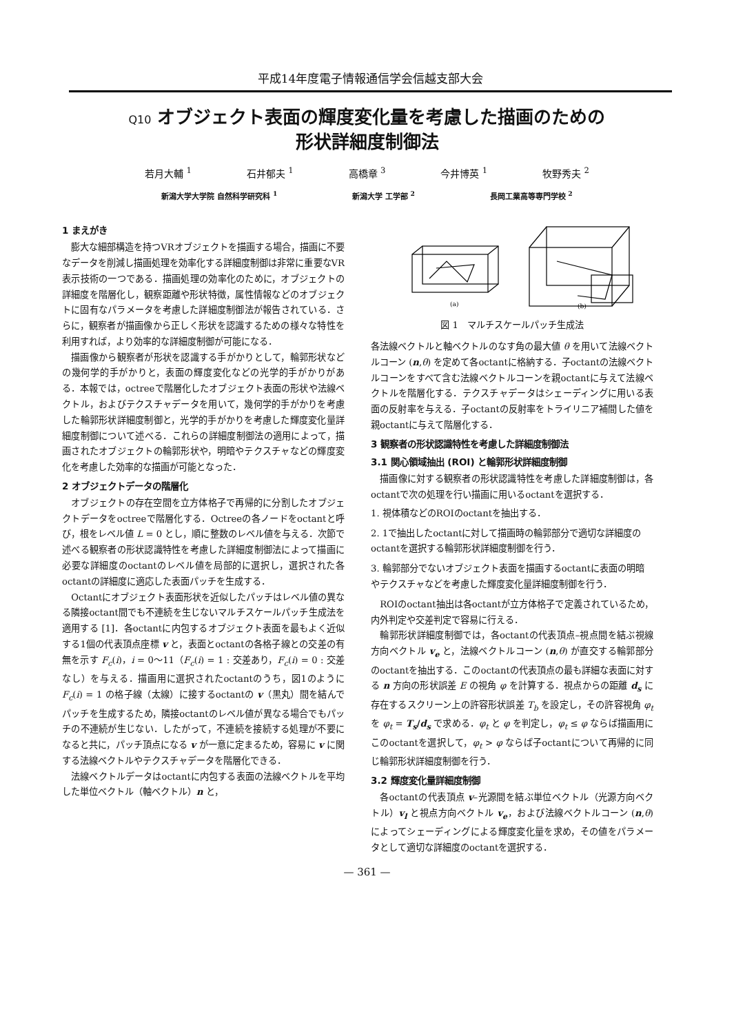平成14年度電子情報通信学会信越支部大会
Q10 オブジェクト表面の輝度変化量を考慮した描画のための
形状詳細度制御法
若月大輔 <sup>1</sup> 石井郁夫 <sup>1</sup> 高橋章 <sup>3</sup> 今井博英 <sup>1</sup> 牧野秀夫 <sup>2</sup>
新潟大学大学院 自然科学研究科 <sup>1</sup> 新潟大学 工学部 <sup>2</sup> 長岡工業高等専門学校 <sup>2</sup>
1 まえがき
膨大な細部構造を持つVRオブジェクトを描画する場合，描画に不要なデータを削減し描画処理を効率化する詳細度制御は非常に重要なVR表示技術の一つである．描画処理の効率化のために，オブジェクトの詳細度を階層化し，観察距離や形状特徴，属性情報などのオブジェクトに固有なパラメータを考慮した詳細度制御法が報告されている．さらに，観察者が描画像から正しく形状を認識するための様々な特性を利用すれば，より効率的な詳細度制御が可能になる．
描画像から観察者が形状を認識する手がかりとして，輪郭形状などの幾何学的手がかりと，表面の輝度変化などの光学的手がかりがある．本報では，octreeで階層化したオブジェクト表面の形状や法線ベクトル，およびテクスチャデータを用いて，幾何学的手がかりを考慮した輪郭形状詳細度制御と，光学的手がかりを考慮した輝度変化量詳細度制御について述べる．これらの詳細度制御法の適用によって，描画されたオブジェクトの輪郭形状や，明暗やテクスチャなどの輝度変化を考慮した効率的な描画が可能となった．
2 オブジェクトデータの階層化
オブジェクトの存在空間を立方体格子で再帰的に分割したオブジェクトデータをoctreeで階層化する．Octreeの各ノードをoctantと呼び，根をレベル値 L = 0 とし，順に整数のレベル値を与える．次節で述べる観察者の形状認識特性を考慮した詳細度制御法によって描画に必要な詳細度のoctantのレベル値を局部的に選択し，選択された各octantの詳細度に適応した表面パッチを生成する．
Octantにオブジェクト表面形状を近似したパッチはレベル値の異なる隣接octant間でも不連続を生じないマルチスケールパッチ生成法を適用する [1]．各octantに内包するオブジェクト表面を最もよく近似する1個の代表頂点座標 v と，表面とoctantの各格子線との交差の有無を示す F<sub>c</sub>(i)，i = 0〜11（F<sub>c</sub>(i) = 1 : 交差あり，F<sub>c</sub>(i) = 0 : 交差なし）を与える．描画用に選択されたoctantのうち，図1のように F<sub>c</sub>(i) = 1 の格子線（太線）に接するoctantの v（黒丸）間を結んでパッチを生成するため，隣接octantのレベル値が異なる場合でもパッチの不連続が生じない．したがって，不連続を接続する処理が不要になると共に，パッチ頂点になる v が一意に定まるため，容易に v に関する法線ベクトルやテクスチャデータを階層化できる．
法線ベクトルデータはoctantに内包する表面の法線ベクトルを平均した単位ベクトル（軸ベクトル）n と，
(a)
(b)
図 1　マルチスケールパッチ生成法
各法線ベクトルと軸ベクトルのなす角の最大値 θ を用いて法線ベクトルコーン (n,θ) を定めて各octantに格納する．子octantの法線ベクトルコーンをすべて含む法線ベクトルコーンを親octantに与えて法線ベクトルを階層化する．テクスチャデータはシェーディングに用いる表面の反射率を与える．子octantの反射率をトライリニア補間した値を親octantに与えて階層化する．
3 観察者の形状認識特性を考慮した詳細度制御法
3.1 関心領域抽出 (ROI) と輪郭形状詳細度制御
描画像に対する観察者の形状認識特性を考慮した詳細度制御は，各octantで次の処理を行い描画に用いるoctantを選択する．
1. 視体積などのROIのoctantを抽出する．
2. 1で抽出したoctantに対して描画時の輪郭部分で適切な詳細度のoctantを選択する輪郭形状詳細度制御を行う．
3. 輪郭部分でないオブジェクト表面を描画するoctantに表面の明暗やテクスチャなどを考慮した輝度変化量詳細度制御を行う．
ROIのoctant抽出は各octantが立方体格子で定義されているため，内外判定や交差判定で容易に行える．
輪郭形状詳細度制御では，各octantの代表頂点–視点間を結ぶ視線方向ベクトル v<sub>e</sub> と，法線ベクトルコーン (n,θ) が直交する輪郭部分のoctantを抽出する．このoctantの代表頂点の最も詳細な表面に対する n 方向の形状誤差 E の視角 φ を計算する．視点からの距離 d<sub>s</sub> に存在するスクリーン上の許容形状誤差 T<sub>b</sub> を設定し，その許容視角 φ<sub>t</sub> を φ<sub>t</sub> = T<sub>s</sub>/d<sub>s</sub> で求める．φ<sub>t</sub> と φ を判定し，φ<sub>t</sub> ≤ φ ならば描画用にこのoctantを選択して，φ<sub>t</sub> > φ ならば子octantについて再帰的に同じ輪郭形状詳細度制御を行う．
3.2 輝度変化量詳細度制御
各octantの代表頂点 v–光源間を結ぶ単位ベクトル（光源方向ベクトル）v<sub>l</sub> と視点方向ベクトル v<sub>e</sub>，および法線ベクトルコーン (n,θ) によってシェーディングによる輝度変化量を求め，その値をパラメータとして適切な詳細度のoctantを選択する．
— 361 —